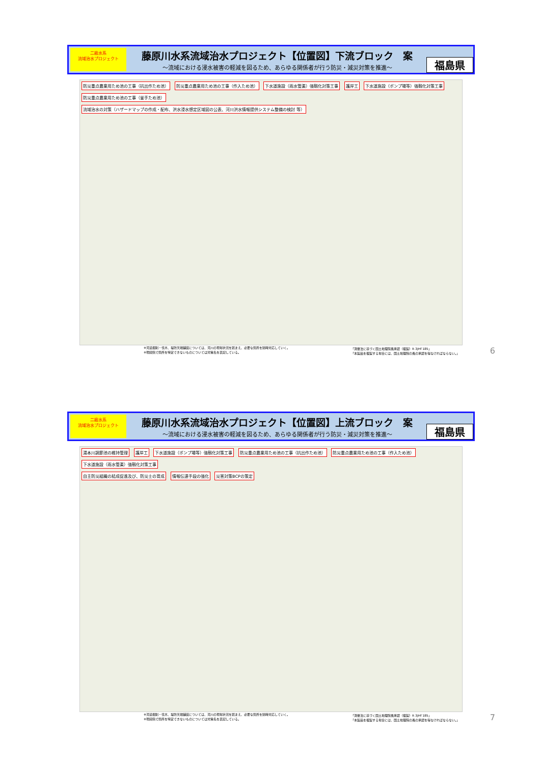二級水系
流域治水プロジェクト
藤原川水系流域治水プロジェクト【位置図】下流ブロック　案
～流域における浸水被害の軽減を図るため、あらゆる関係者が行う防災・減災対策を推進～
福島県
防災重点農業用ため池の工事（抗出作ため池） 防災重点農業用ため池の工事（作入ため池） 下水道施設（雨水管渠）強靱化対策工事 護岸工 下水道施設（ポンプ場等）強靱化対策工事 防災重点農業用ため池の工事（釜手ため池）
流域治水の対策（ハザードマップの作成・配布、洪水浸水想定区域図の公表、河川洪水情報提供システム整備の検討 等）
※河道掘削・伐木、堤防天端舗装については、河川の現場状況を踏まえ、必要な箇所を随時対応していく。
※現段階で箇所を特定できないものについては対策名を表記している。 「測量法に基づく国土地理院長承認（複製）R 3JHf 185」
「本製品を複製する場合には、国土地理院の長の承認を得なければならない。」
6
二級水系
流域治水プロジェクト
藤原川水系流域治水プロジェクト【位置図】上流ブロック　案
～流域における浸水被害の軽減を図るため、あらゆる関係者が行う防災・減災対策を推進～
福島県
湯本川調節池の維持管理 護岸工 下水道施設（ポンプ場等）強靱化対策工事 防災重点農業用ため池の工事（抗出作ため池） 防災重点農業用ため池の工事（作入ため池） 下水道施設（雨水管渠）強靱化対策工事
自主防災組織の結成促進及び、防災士の育成 情報伝達手段の強化 災害対策BCPの策定
※河道掘削・伐木、堤防天端舗装については、河川の現場状況を踏まえ、必要な箇所を随時対応していく。
※現段階で箇所を特定できないものについては対策名を表記している。 「測量法に基づく国土地理院長承認（複製）R 3JHf 185」
「本製品を複製する場合には、国土地理院の長の承認を得なければならない。」
7